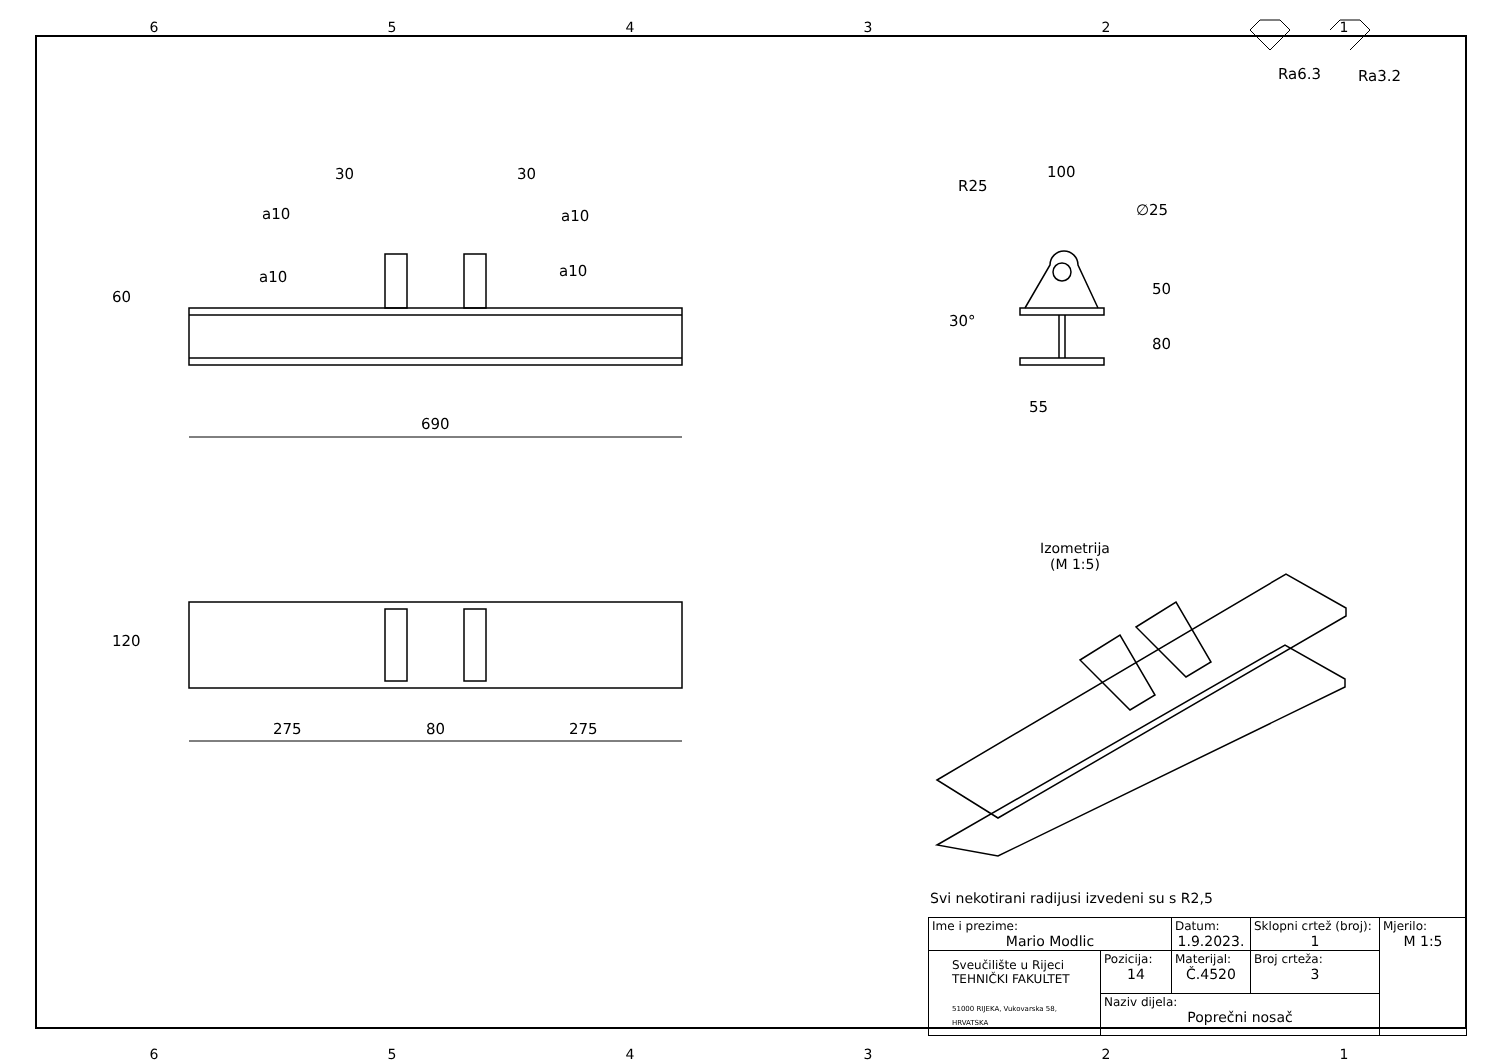654321
30 30
a10 a10
a10 a10
60
690
120
275 80 275
R25
100
∅25
50
30°
80
55
Ra6.3 Ra3.2
Izometrija
(M 1:5)
Svi nekotirani radijusi izvedeni su s R2,5
| Ime i prezime: Mario Modlic | | Datum: 1.9.2023. | Sklopni crtež (broj): 1 | | Mjerilo: M 1:5 |
| Sveučilište u Rijeci TEHNIČKI FAKULTET 51000 RIJEKA, Vukovarska 58, HRVATSKA | Pozicija: 14 | Materijal: Č.4520 | | Broj crteža: 3 | |
| | Naziv dijela: Poprečni nosač | | | | |
654321